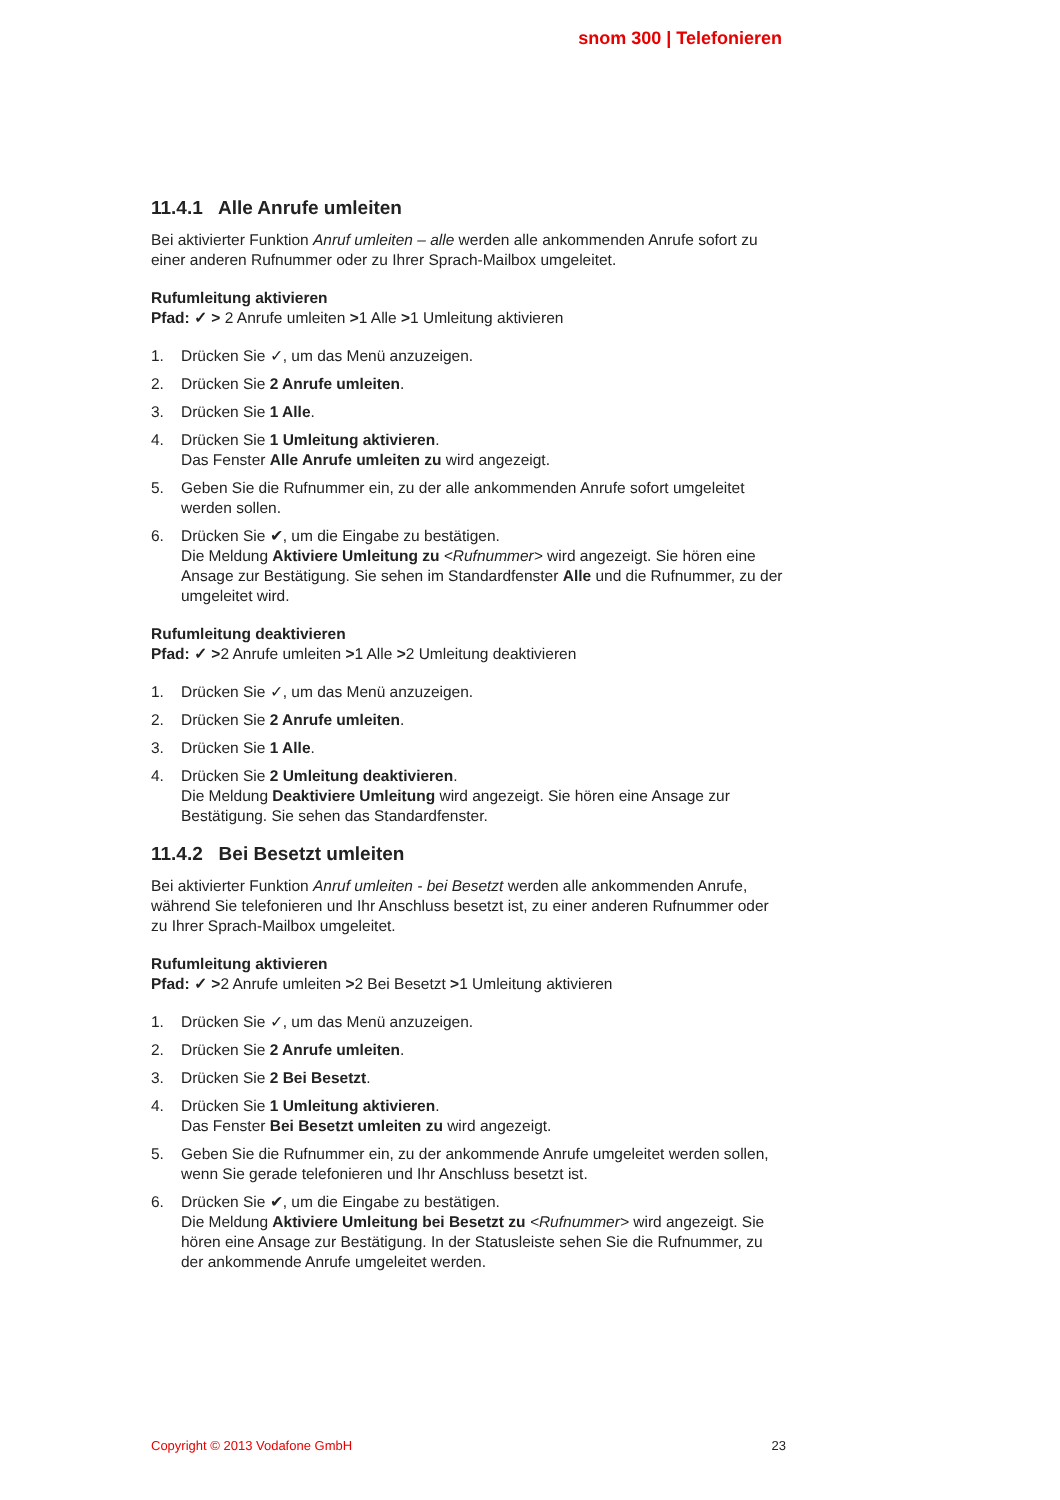snom 300 | Telefonieren
11.4.1 Alle Anrufe umleiten
Bei aktivierter Funktion Anruf umleiten – alle werden alle ankommenden Anrufe sofort zu einer anderen Rufnummer oder zu Ihrer Sprach-Mailbox umgeleitet.
Rufumleitung aktivieren
Pfad: ✓ > 2 Anrufe umleiten >1 Alle >1 Umleitung aktivieren
1. Drücken Sie ✓, um das Menü anzuzeigen.
2. Drücken Sie 2 Anrufe umleiten.
3. Drücken Sie 1 Alle.
4. Drücken Sie 1 Umleitung aktivieren.
Das Fenster Alle Anrufe umleiten zu wird angezeigt.
5. Geben Sie die Rufnummer ein, zu der alle ankommenden Anrufe sofort umgeleitet werden sollen.
6. Drücken Sie ✔, um die Eingabe zu bestätigen.
Die Meldung Aktiviere Umleitung zu <Rufnummer> wird angezeigt. Sie hören eine Ansage zur Bestätigung. Sie sehen im Standardfenster Alle und die Rufnummer, zu der umgeleitet wird.
Rufumleitung deaktivieren
Pfad: ✓ >2 Anrufe umleiten >1 Alle >2 Umleitung deaktivieren
1. Drücken Sie ✓, um das Menü anzuzeigen.
2. Drücken Sie 2 Anrufe umleiten.
3. Drücken Sie 1 Alle.
4. Drücken Sie 2 Umleitung deaktivieren.
Die Meldung Deaktiviere Umleitung wird angezeigt. Sie hören eine Ansage zur Bestätigung. Sie sehen das Standardfenster.
11.4.2 Bei Besetzt umleiten
Bei aktivierter Funktion Anruf umleiten - bei Besetzt werden alle ankommenden Anrufe, während Sie telefonieren und Ihr Anschluss besetzt ist, zu einer anderen Rufnummer oder zu Ihrer Sprach-Mailbox umgeleitet.
Rufumleitung aktivieren
Pfad: ✓ >2 Anrufe umleiten >2 Bei Besetzt >1 Umleitung aktivieren
1. Drücken Sie ✓, um das Menü anzuzeigen.
2. Drücken Sie 2 Anrufe umleiten.
3. Drücken Sie 2 Bei Besetzt.
4. Drücken Sie 1 Umleitung aktivieren.
Das Fenster Bei Besetzt umleiten zu wird angezeigt.
5. Geben Sie die Rufnummer ein, zu der ankommende Anrufe umgeleitet werden sollen, wenn Sie gerade telefonieren und Ihr Anschluss besetzt ist.
6. Drücken Sie ✔, um die Eingabe zu bestätigen.
Die Meldung Aktiviere Umleitung bei Besetzt zu <Rufnummer> wird angezeigt. Sie hören eine Ansage zur Bestätigung. In der Statusleiste sehen Sie die Rufnummer, zu der ankommende Anrufe umgeleitet werden.
Copyright © 2013 Vodafone GmbH 23